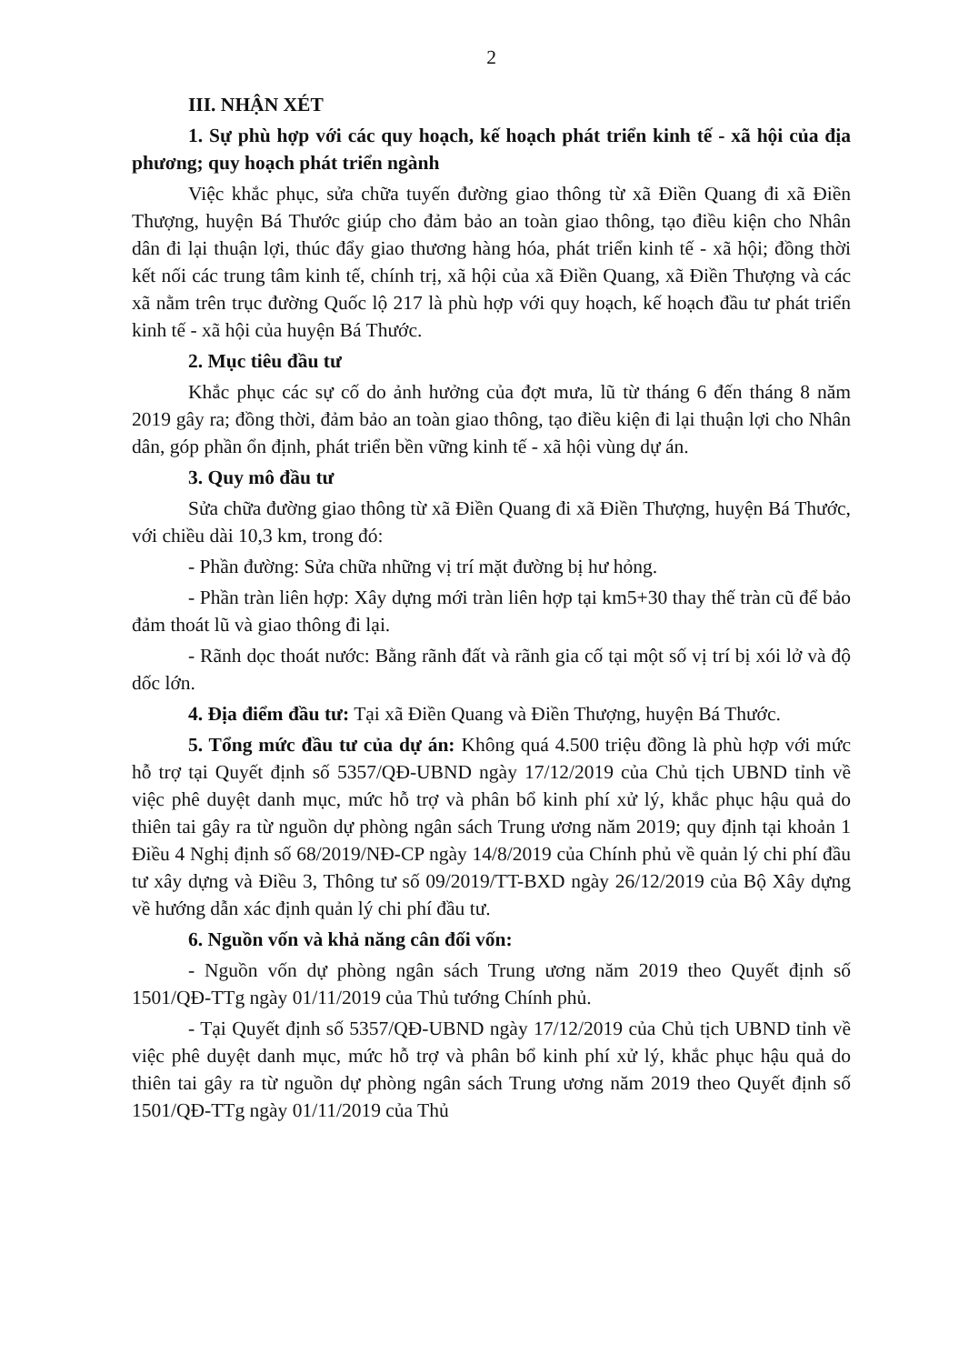2
III. NHẬN XÉT
1. Sự phù hợp với các quy hoạch, kế hoạch phát triển kinh tế - xã hội của địa phương; quy hoạch phát triển ngành
Việc khắc phục, sửa chữa tuyến đường giao thông từ xã Điền Quang đi xã Điền Thượng, huyện Bá Thước giúp cho đảm bảo an toàn giao thông, tạo điều kiện cho Nhân dân đi lại thuận lợi, thúc đẩy giao thương hàng hóa, phát triển kinh tế - xã hội; đồng thời kết nối các trung tâm kinh tế, chính trị, xã hội của xã Điền Quang, xã Điền Thượng và các xã nằm trên trục đường Quốc lộ 217 là phù hợp với quy hoạch, kế hoạch đầu tư phát triển kinh tế - xã hội của huyện Bá Thước.
2. Mục tiêu đầu tư
Khắc phục các sự cố do ảnh hưởng của đợt mưa, lũ từ tháng 6 đến tháng 8 năm 2019 gây ra; đồng thời, đảm bảo an toàn giao thông, tạo điều kiện đi lại thuận lợi cho Nhân dân, góp phần ổn định, phát triển bền vững kinh tế - xã hội vùng dự án.
3. Quy mô đầu tư
Sửa chữa đường giao thông từ xã Điền Quang đi xã Điền Thượng, huyện Bá Thước, với chiều dài 10,3 km, trong đó:
- Phần đường: Sửa chữa những vị trí mặt đường bị hư hỏng.
- Phần tràn liên hợp: Xây dựng mới tràn liên hợp tại km5+30 thay thế tràn cũ để bảo đảm thoát lũ và giao thông đi lại.
- Rãnh dọc thoát nước: Bằng rãnh đất và rãnh gia cố tại một số vị trí bị xói lở và độ dốc lớn.
4. Địa điểm đầu tư: Tại xã Điền Quang và Điền Thượng, huyện Bá Thước.
5. Tổng mức đầu tư của dự án: Không quá 4.500 triệu đồng là phù hợp với mức hỗ trợ tại Quyết định số 5357/QĐ-UBND ngày 17/12/2019 của Chủ tịch UBND tỉnh về việc phê duyệt danh mục, mức hỗ trợ và phân bổ kinh phí xử lý, khắc phục hậu quả do thiên tai gây ra từ nguồn dự phòng ngân sách Trung ương năm 2019; quy định tại khoản 1 Điều 4 Nghị định số 68/2019/NĐ-CP ngày 14/8/2019 của Chính phủ về quản lý chi phí đầu tư xây dựng và Điều 3, Thông tư số 09/2019/TT-BXD ngày 26/12/2019 của Bộ Xây dựng về hướng dẫn xác định quản lý chi phí đầu tư.
6. Nguồn vốn và khả năng cân đối vốn:
- Nguồn vốn dự phòng ngân sách Trung ương năm 2019 theo Quyết định số 1501/QĐ-TTg ngày 01/11/2019 của Thủ tướng Chính phủ.
- Tại Quyết định số 5357/QĐ-UBND ngày 17/12/2019 của Chủ tịch UBND tỉnh về việc phê duyệt danh mục, mức hỗ trợ và phân bổ kinh phí xử lý, khắc phục hậu quả do thiên tai gây ra từ nguồn dự phòng ngân sách Trung ương năm 2019 theo Quyết định số 1501/QĐ-TTg ngày 01/11/2019 của Thủ